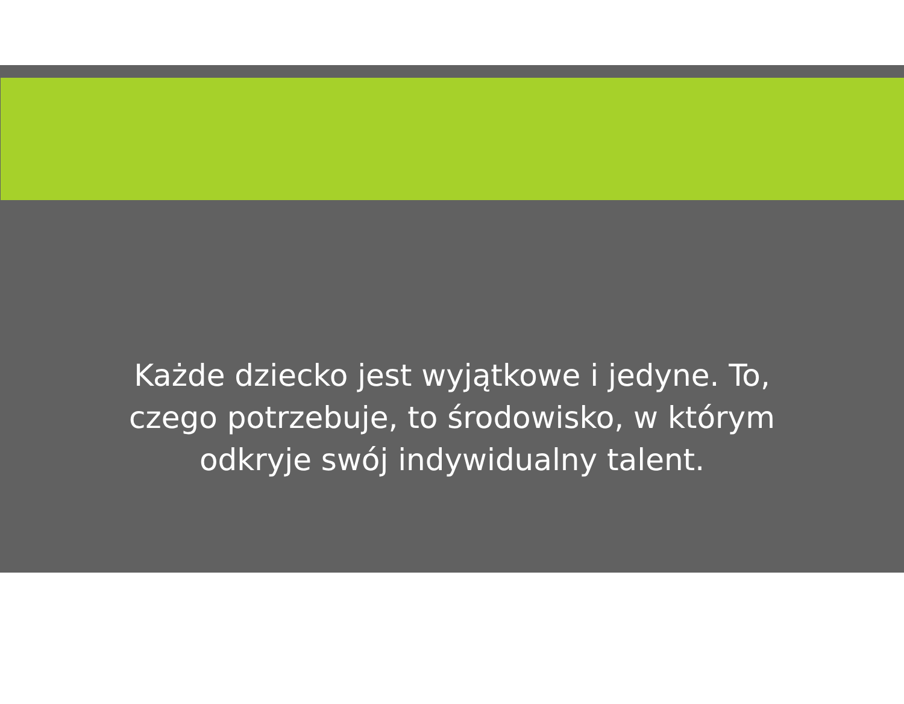Każde dziecko jest wyjątkowe i jedyne. To,
czego potrzebuje, to środowisko, w którym
odkryje swój indywidualny talent.